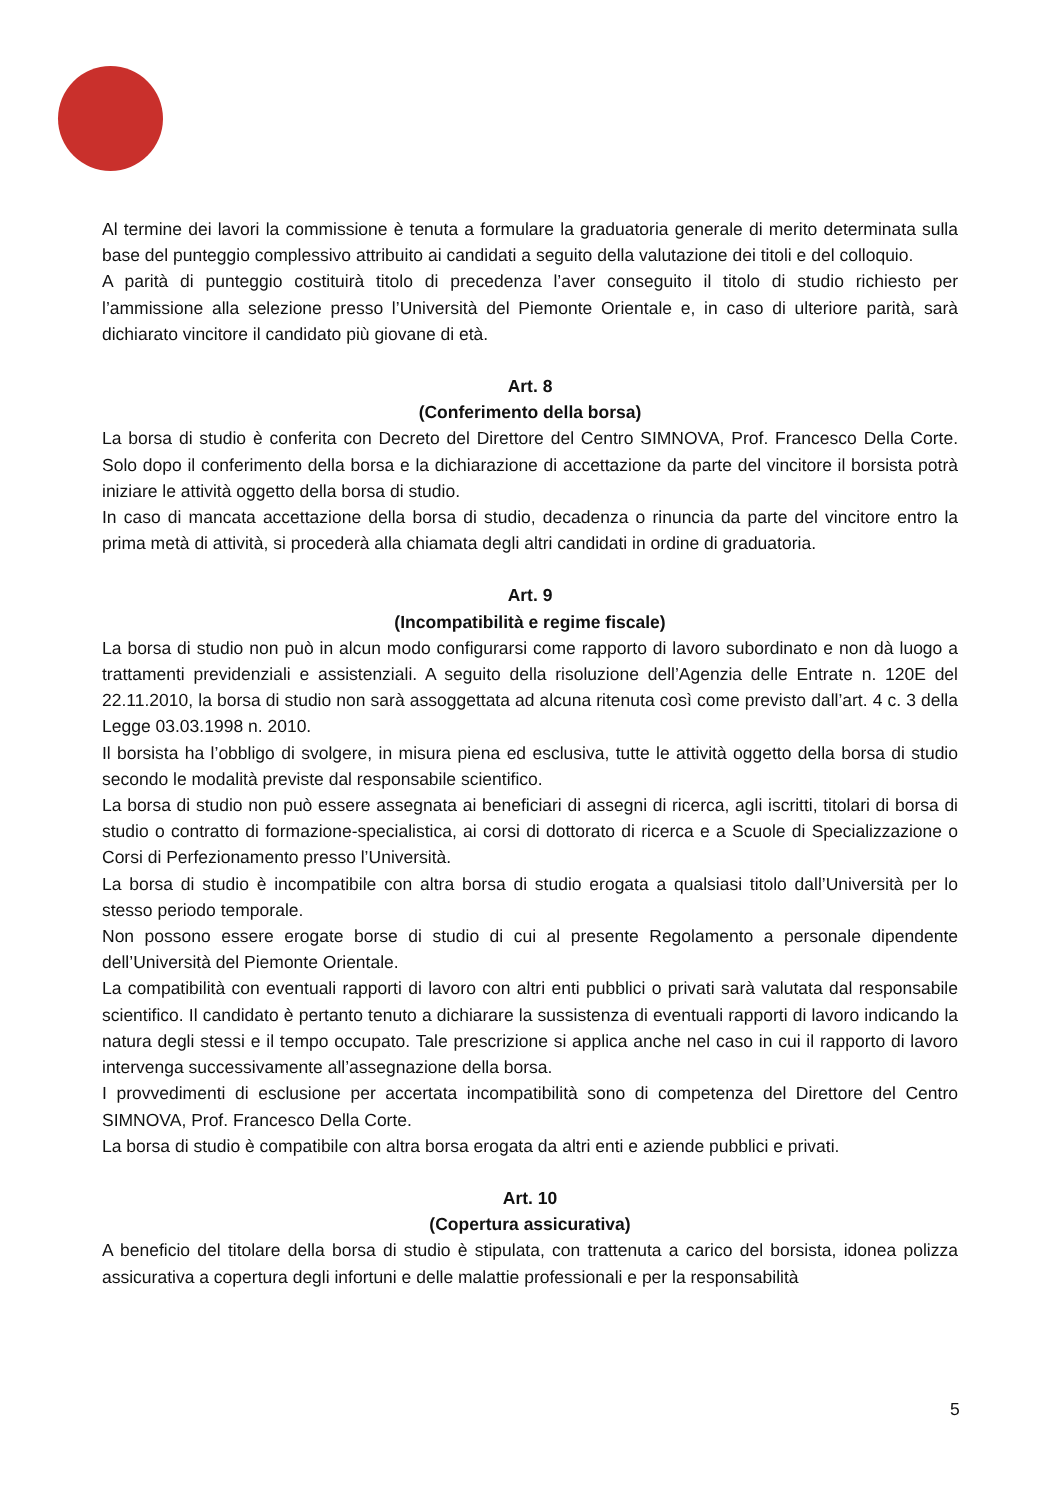Al termine dei lavori la commissione è tenuta a formulare la graduatoria generale di merito determinata sulla base del punteggio complessivo attribuito ai candidati a seguito della valutazione dei titoli e del colloquio.
A parità di punteggio costituirà titolo di precedenza l’aver conseguito il titolo di studio richiesto per l’ammissione alla selezione presso l’Università del Piemonte Orientale e, in caso di ulteriore parità, sarà dichiarato vincitore il candidato più giovane di età.
Art. 8
(Conferimento della borsa)
La borsa di studio è conferita con Decreto del Direttore del Centro SIMNOVA, Prof. Francesco Della Corte. Solo dopo il conferimento della borsa e la dichiarazione di accettazione da parte del vincitore il borsista potrà iniziare le attività oggetto della borsa di studio.
In caso di mancata accettazione della borsa di studio, decadenza o rinuncia da parte del vincitore entro la prima metà di attività, si procederà alla chiamata degli altri candidati in ordine di graduatoria.
Art. 9
(Incompatibilità e regime fiscale)
La borsa di studio non può in alcun modo configurarsi come rapporto di lavoro subordinato e non dà luogo a trattamenti previdenziali e assistenziali. A seguito della risoluzione dell’Agenzia delle Entrate n. 120E del 22.11.2010, la borsa di studio non sarà assoggettata ad alcuna ritenuta così come previsto dall’art. 4 c. 3 della Legge 03.03.1998 n. 2010.
Il borsista ha l’obbligo di svolgere, in misura piena ed esclusiva, tutte le attività oggetto della borsa di studio secondo le modalità previste dal responsabile scientifico.
La borsa di studio non può essere assegnata ai beneficiari di assegni di ricerca, agli iscritti, titolari di borsa di studio o contratto di formazione-specialistica, ai corsi di dottorato di ricerca e a Scuole di Specializzazione o Corsi di Perfezionamento presso l’Università.
La borsa di studio è incompatibile con altra borsa di studio erogata a qualsiasi titolo dall’Università per lo stesso periodo temporale.
Non possono essere erogate borse di studio di cui al presente Regolamento a personale dipendente dell’Università del Piemonte Orientale.
La compatibilità con eventuali rapporti di lavoro con altri enti pubblici o privati sarà valutata dal responsabile scientifico. Il candidato è pertanto tenuto a dichiarare la sussistenza di eventuali rapporti di lavoro indicando la natura degli stessi e il tempo occupato. Tale prescrizione si applica anche nel caso in cui il rapporto di lavoro intervenga successivamente all’assegnazione della borsa.
I provvedimenti di esclusione per accertata incompatibilità sono di competenza del Direttore del Centro SIMNOVA, Prof. Francesco Della Corte.
La borsa di studio è compatibile con altra borsa erogata da altri enti e aziende pubblici e privati.
Art. 10
(Copertura assicurativa)
A beneficio del titolare della borsa di studio è stipulata, con trattenuta a carico del borsista, idonea polizza assicurativa a copertura degli infortuni e delle malattie professionali e per la responsabilità
5